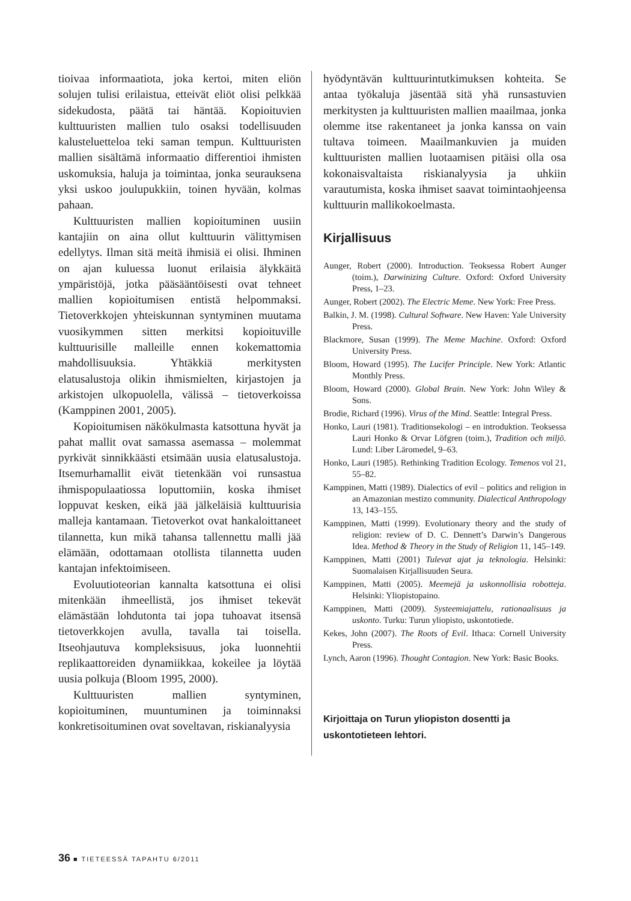tioivaa informaatiota, joka kertoi, miten eliön solujen tulisi erilaistua, etteivät eliöt olisi pelkkää sidekudosta, päätä tai häntää. Kopioituvien kulttuuristen mallien tulo osaksi todellisuuden kalusteluetteloa teki saman tempun. Kulttuuristen mallien sisältämä informaatio differentioi ihmisten uskomuksia, haluja ja toimintaa, jonka seurauksena yksi uskoo joulupukkiin, toinen hyvään, kolmas pahaan.
Kulttuuristen mallien kopioituminen uusiin kantajiin on aina ollut kulttuurin välittymisen edellytys. Ilman sitä meitä ihmisiä ei olisi. Ihminen on ajan kuluessa luonut erilaisia älykkäitä ympäristöjä, jotka pääsääntöisesti ovat tehneet mallien kopioitumisen entistä helpommaksi. Tietoverkkojen yhteiskunnan syntyminen muutama vuosikymmen sitten merkitsi kopioituville kulttuurisille malleille ennen kokemattomia mahdollisuuksia. Yhtäkkiä merkitysten elatusalustoja olikin ihmismielten, kirjastojen ja arkistojen ulkopuolella, välissä – tietoverkoissa (Kamppinen 2001, 2005).
Kopioitumisen näkökulmasta katsottuna hyvät ja pahat mallit ovat samassa asemassa – molemmat pyrkivät sinnikkäästi etsimään uusia elatusalustoja. Itsemurhamallit eivät tietenkään voi runsastua ihmispopulaatiossa loputtomiin, koska ihmiset loppuvat kesken, eikä jää jälkeläisiä kulttuurisia malleja kantamaan. Tietoverkot ovat hankaloittaneet tilannetta, kun mikä tahansa tallennettu malli jää elämään, odottamaan otollista tilannetta uuden kantajan infektoimiseen.
Evoluutioteorian kannalta katsottuna ei olisi mitenkään ihmeellistä, jos ihmiset tekevät elämästään lohdutonta tai jopa tuhoavat itsensä tietoverkkojen avulla, tavalla tai toisella. Itseohjautuva kompleksisuus, joka luonnehtii replikaattoreiden dynamiikkaa, kokeilee ja löytää uusia polkuja (Bloom 1995, 2000).
Kulttuuristen mallien syntyminen, kopioituminen, muuntuminen ja toiminnaksi konkretisoituminen ovat soveltavan, riskianalyysia
hyödyntävän kulttuurintutkimuksen kohteita. Se antaa työkaluja jäsentää sitä yhä runsastuvien merkitysten ja kulttuuristen mallien maailmaa, jonka olemme itse rakentaneet ja jonka kanssa on vain tultava toimeen. Maailmankuvien ja muiden kulttuuristen mallien luotaamisen pitäisi olla osa kokonaisvaltaista riskianalyysia ja uhkiin varautumista, koska ihmiset saavat toimintaohjeensa kulttuurin mallikokoelmasta.
Kirjallisuus
Aunger, Robert (2000). Introduction. Teoksessa Robert Aunger (toim.), Darwinizing Culture. Oxford: Oxford University Press, 1–23.
Aunger, Robert (2002). The Electric Meme. New York: Free Press.
Balkin, J. M. (1998). Cultural Software. New Haven: Yale University Press.
Blackmore, Susan (1999). The Meme Machine. Oxford: Oxford University Press.
Bloom, Howard (1995). The Lucifer Principle. New York: Atlantic Monthly Press.
Bloom, Howard (2000). Global Brain. New York: John Wiley & Sons.
Brodie, Richard (1996). Virus of the Mind. Seattle: Integral Press.
Honko, Lauri (1981). Traditionsekologi – en introduktion. Teoksessa Lauri Honko & Orvar Löfgren (toim.), Tradition och miljö. Lund: Liber Läromedel, 9–63.
Honko, Lauri (1985). Rethinking Tradition Ecology. Temenos vol 21, 55–82.
Kamppinen, Matti (1989). Dialectics of evil – politics and religion in an Amazonian mestizo community. Dialectical Anthropology 13, 143–155.
Kamppinen, Matti (1999). Evolutionary theory and the study of religion: review of D. C. Dennett’s Darwin’s Dangerous Idea. Method & Theory in the Study of Religion 11, 145–149.
Kamppinen, Matti (2001) Tulevat ajat ja teknologia. Helsinki: Suomalaisen Kirjallisuuden Seura.
Kamppinen, Matti (2005). Meemejä ja uskonnollisia robotteja. Helsinki: Yliopistopaino.
Kamppinen, Matti (2009). Systeemiajattelu, rationaalisuus ja uskonto. Turku: Turun yliopisto, uskontotiede.
Kekes, John (2007). The Roots of Evil. Ithaca: Cornell University Press.
Lynch, Aaron (1996). Thought Contagion. New York: Basic Books.
Kirjoittaja on Turun yliopiston dosentti ja uskontotieteen lehtori.
36 ■ TIETEESSÄ TAPAHTU 6/2011